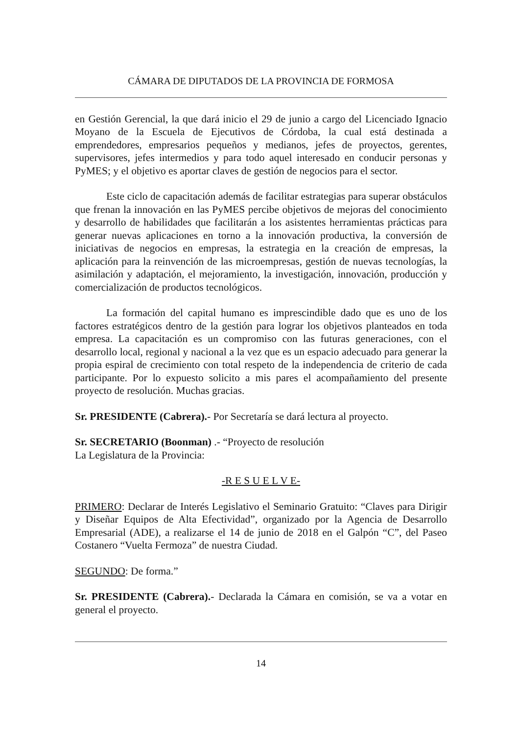CÁMARA DE DIPUTADOS DE LA PROVINCIA DE FORMOSA
en Gestión Gerencial, la que dará inicio el 29 de junio a cargo del Licenciado Ignacio Moyano de la Escuela de Ejecutivos de Córdoba, la cual está destinada a emprendedores, empresarios pequeños y medianos, jefes de proyectos, gerentes, supervisores, jefes intermedios y para todo aquel interesado en conducir personas y PyMES; y el objetivo es aportar claves de gestión de negocios para el sector.
Este ciclo de capacitación además de facilitar estrategias para superar obstáculos que frenan la innovación en las PyMES percibe objetivos de mejoras del conocimiento y desarrollo de habilidades que facilitarán a los asistentes herramientas prácticas para generar nuevas aplicaciones en torno a la innovación productiva, la conversión de iniciativas de negocios en empresas, la estrategia en la creación de empresas, la aplicación para la reinvención de las microempresas, gestión de nuevas tecnologías, la asimilación y adaptación, el mejoramiento, la investigación, innovación, producción y comercialización de productos tecnológicos.
La formación del capital humano es imprescindible dado que es uno de los factores estratégicos dentro de la gestión para lograr los objetivos planteados en toda empresa. La capacitación es un compromiso con las futuras generaciones, con el desarrollo local, regional y nacional a la vez que es un espacio adecuado para generar la propia espiral de crecimiento con total respeto de la independencia de criterio de cada participante. Por lo expuesto solicito a mis pares el acompañamiento del presente proyecto de resolución. Muchas gracias.
Sr. PRESIDENTE (Cabrera).- Por Secretaría se dará lectura al proyecto.
Sr. SECRETARIO (Boonman) .- “Proyecto de resolución
La Legislatura de la Provincia:
-R E S U E L V E-
PRIMERO: Declarar de Interés Legislativo el Seminario Gratuito: “Claves para Dirigir y Diseñar Equipos de Alta Efectividad”, organizado por la Agencia de Desarrollo Empresarial (ADE), a realizarse el 14 de junio de 2018 en el Galpón “C”, del Paseo Costanero “Vuelta Fermoza” de nuestra Ciudad.
SEGUNDO: De forma.”
Sr. PRESIDENTE (Cabrera).- Declarada la Cámara en comisión, se va a votar en general el proyecto.
14